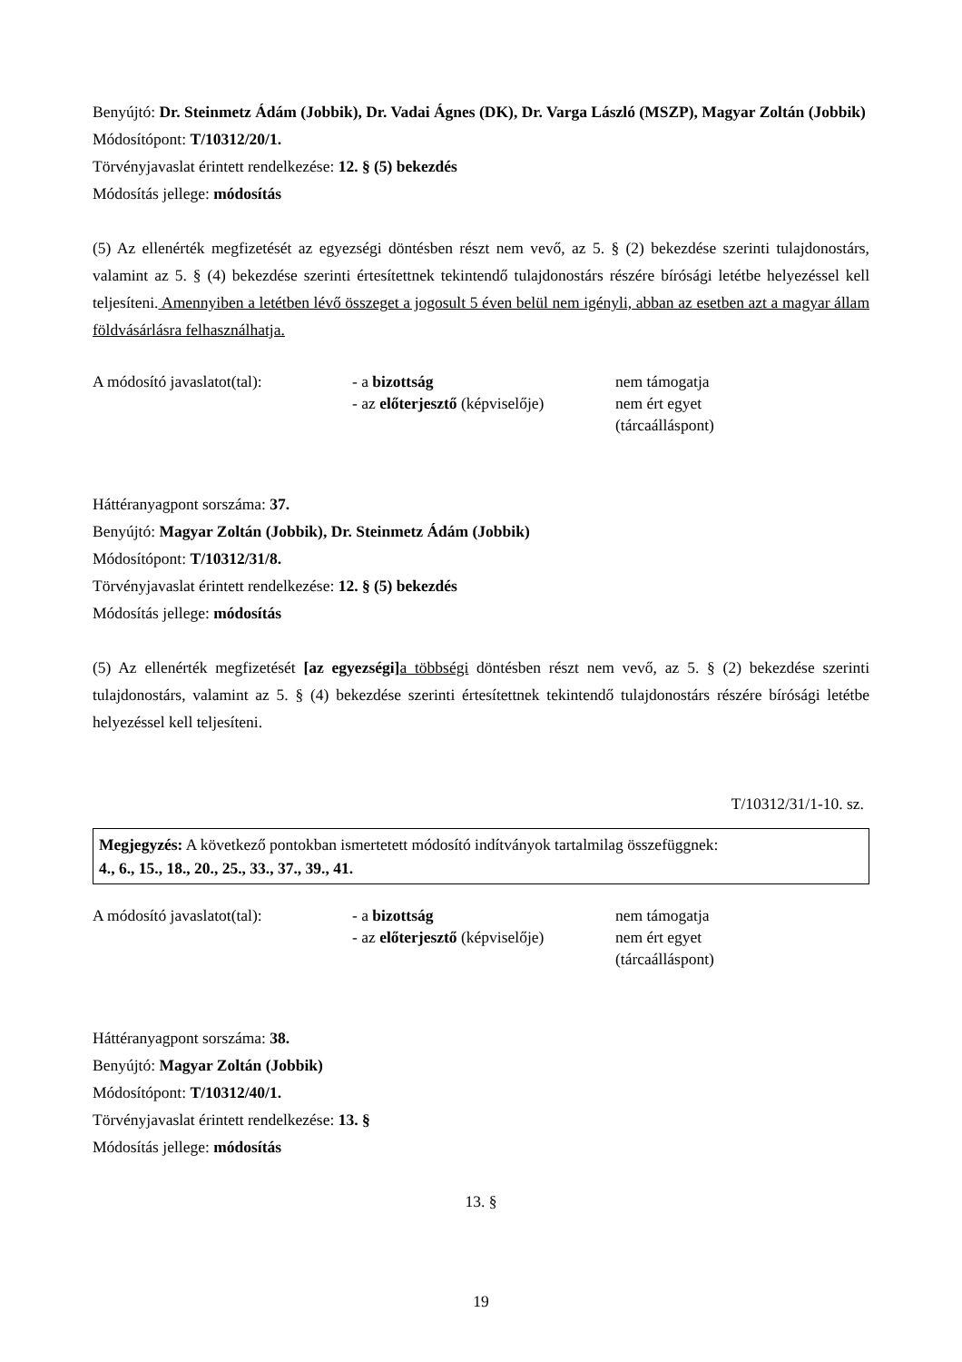Benyújtó: Dr. Steinmetz Ádám (Jobbik), Dr. Vadai Ágnes (DK), Dr. Varga László (MSZP), Magyar Zoltán (Jobbik)
Módosítópont: T/10312/20/1.
Törvényjavaslat érintett rendelkezése: 12. § (5) bekezdés
Módosítás jellege: módosítás
(5) Az ellenérték megfizetését az egyezségi döntésben részt nem vevő, az 5. § (2) bekezdése szerinti tulajdonostárs, valamint az 5. § (4) bekezdése szerinti értesítettnek tekintendő tulajdonostárs részére bírósági letétbe helyezéssel kell teljesíteni. Amennyiben a letétben lévő összeget a jogosult 5 éven belül nem igényli, abban az esetben azt a magyar állam földvásárlásra felhasználhatja.
| A módosító javaslatot(tal): | - a bizottság | nem támogatja |
| | - az előterjesztő (képviselője) | nem ért egyet (tárcaálláspont) |
Háttéranyagpont sorszáma: 37.
Benyújtó: Magyar Zoltán (Jobbik), Dr. Steinmetz Ádám (Jobbik)
Módosítópont: T/10312/31/8.
Törvényjavaslat érintett rendelkezése: 12. § (5) bekezdés
Módosítás jellege: módosítás
(5) Az ellenérték megfizetését [az egyezségi] a többségi döntésben részt nem vevő, az 5. § (2) bekezdése szerinti tulajdonostárs, valamint az 5. § (4) bekezdése szerinti értesítettnek tekintendő tulajdonostárs részére bírósági letétbe helyezéssel kell teljesíteni.
T/10312/31/1-10. sz.
Megjegyzés: A következő pontokban ismertetett módosító indítványok tartalmilag összefüggnek:
4., 6., 15., 18., 20., 25., 33., 37., 39., 41.
| A módosító javaslatot(tal): | - a bizottság | nem támogatja |
| | - az előterjesztő (képviselője) | nem ért egyet (tárcaálláspont) |
Háttéranyagpont sorszáma: 38.
Benyújtó: Magyar Zoltán (Jobbik)
Módosítópont: T/10312/40/1.
Törvényjavaslat érintett rendelkezése: 13. §
Módosítás jellege: módosítás
13. §
19